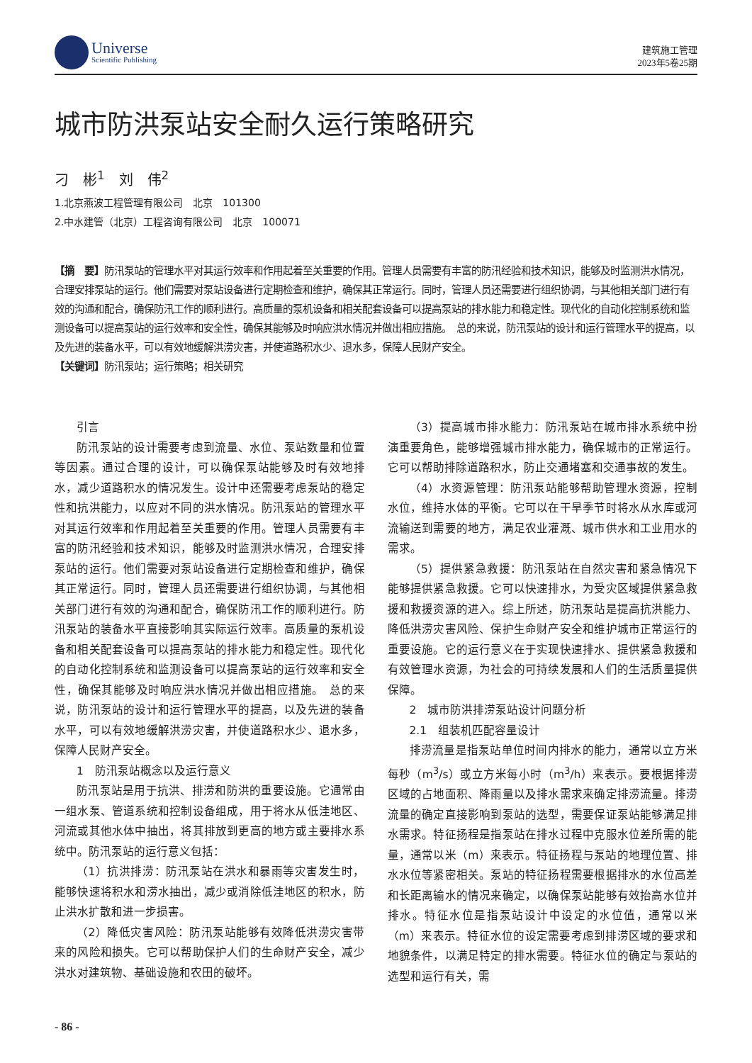Universe
Scientific Publishing
建筑施工管理
2023年5卷25期
城市防洪泵站安全耐久运行策略研究
刁　彬<sup>1</sup>　刘　伟<sup>2</sup>
1.北京燕波工程管理有限公司　北京　101300
2.中水建管（北京）工程咨询有限公司　北京　100071
【摘　要】防汛泵站的管理水平对其运行效率和作用起着至关重要的作用。管理人员需要有丰富的防汛经验和技术知识，能够及时监测洪水情况，合理安排泵站的运行。他们需要对泵站设备进行定期检查和维护，确保其正常运行。同时，管理人员还需要进行组织协调，与其他相关部门进行有效的沟通和配合，确保防汛工作的顺利进行。高质量的泵机设备和相关配套设备可以提高泵站的排水能力和稳定性。现代化的自动化控制系统和监测设备可以提高泵站的运行效率和安全性，确保其能够及时响应洪水情况并做出相应措施。　总的来说，防汛泵站的设计和运行管理水平的提高，以及先进的装备水平，可以有效地缓解洪涝灾害，并使道路积水少、退水多，保障人民财产安全。
【关键词】防汛泵站；运行策略；相关研究
引言
防汛泵站的设计需要考虑到流量、水位、泵站数量和位置等因素。通过合理的设计，可以确保泵站能够及时有效地排水，减少道路积水的情况发生。设计中还需要考虑泵站的稳定性和抗洪能力，以应对不同的洪水情况。防汛泵站的管理水平对其运行效率和作用起着至关重要的作用。管理人员需要有丰富的防汛经验和技术知识，能够及时监测洪水情况，合理安排泵站的运行。他们需要对泵站设备进行定期检查和维护，确保其正常运行。同时，管理人员还需要进行组织协调，与其他相关部门进行有效的沟通和配合，确保防汛工作的顺利进行。防汛泵站的装备水平直接影响其实际运行效率。高质量的泵机设备和相关配套设备可以提高泵站的排水能力和稳定性。现代化的自动化控制系统和监测设备可以提高泵站的运行效率和安全性，确保其能够及时响应洪水情况并做出相应措施。　总的来说，防汛泵站的设计和运行管理水平的提高，以及先进的装备水平，可以有效地缓解洪涝灾害，并使道路积水少、退水多，保障人民财产安全。
1　防汛泵站概念以及运行意义
防汛泵站是用于抗洪、排涝和防洪的重要设施。它通常由一组水泵、管道系统和控制设备组成，用于将水从低洼地区、河流或其他水体中抽出，将其排放到更高的地方或主要排水系统中。防汛泵站的运行意义包括：
（1）抗洪排涝：防汛泵站在洪水和暴雨等灾害发生时，能够快速将积水和涝水抽出，减少或消除低洼地区的积水，防止洪水扩散和进一步损害。
（2）降低灾害风险：防汛泵站能够有效降低洪涝灾害带来的风险和损失。它可以帮助保护人们的生命财产安全，减少洪水对建筑物、基础设施和农田的破坏。
（3）提高城市排水能力：防汛泵站在城市排水系统中扮演重要角色，能够增强城市排水能力，确保城市的正常运行。它可以帮助排除道路积水，防止交通堵塞和交通事故的发生。
（4）水资源管理：防汛泵站能够帮助管理水资源，控制水位，维持水体的平衡。它可以在干旱季节时将水从水库或河流输送到需要的地方，满足农业灌溉、城市供水和工业用水的需求。
（5）提供紧急救援：防汛泵站在自然灾害和紧急情况下能够提供紧急救援。它可以快速排水，为受灾区域提供紧急救援和救援资源的进入。综上所述，防汛泵站是提高抗洪能力、降低洪涝灾害风险、保护生命财产安全和维护城市正常运行的重要设施。它的运行意义在于实现快速排水、提供紧急救援和有效管理水资源，为社会的可持续发展和人们的生活质量提供保障。
2　城市防洪排涝泵站设计问题分析
2.1　组装机匹配容量设计
排涝流量是指泵站单位时间内排水的能力，通常以立方米每秒（m<sup>3</sup>/s）或立方米每小时（m<sup>3</sup>/h）来表示。要根据排涝区域的占地面积、降雨量以及排水需求来确定排涝流量。排涝流量的确定直接影响到泵站的选型，需要保证泵站能够满足排水需求。特征扬程是指泵站在排水过程中克服水位差所需的能量，通常以米（m）来表示。特征扬程与泵站的地理位置、排水水位等紧密相关。泵站的特征扬程需要根据排水的水位高差和长距离输水的情况来确定，以确保泵站能够有效抬高水位并排水。特征水位是指泵站设计中设定的水位值，通常以米（m）来表示。特征水位的设定需要考虑到排涝区域的要求和地貌条件，以满足特定的排水需要。特征水位的确定与泵站的选型和运行有关，需
- 86 -